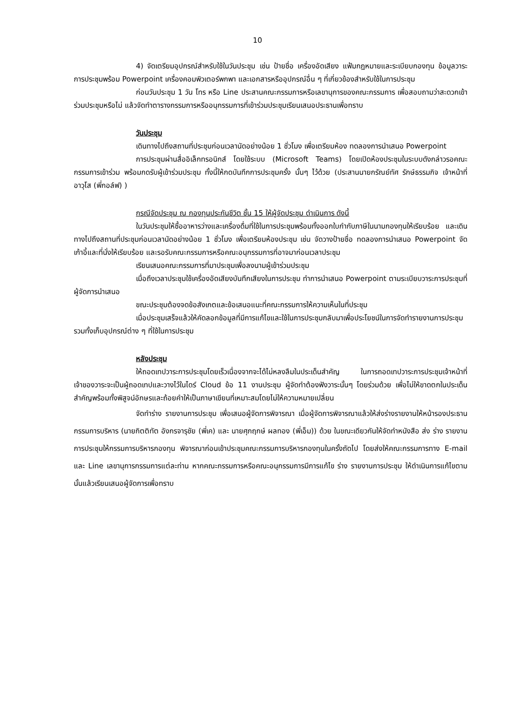10
4) จัดเตรียมอุปกรณ์สำหรับใช้ในวันประชุม เช่น ป้ายชื่อ เครื่องอัดเสียง แฟ้มกฎหมายและระเบียบกองทุน ข้อมูลวาระการประชุมพร้อม Powerpoint เครื่องคอมพิวเตอร์พกพา และเอกสารหรืออุปกรณ์อื่น ๆ ที่เกี่ยวข้องสำหรับใช้ในการประชุม
ก่อนวันประชุม 1 วัน โทร หรือ Line ประสานคณะกรรมการหรือเลขานุการของคณะกรรมการ เพื่อสอบถามว่าสะดวกเข้าร่วมประชุมหรือไม่ แล้วจัดทำตารางกรรมการหรืออนุกรรมการที่เข้าร่วมประชุมเรียนเสนอประธานเพื่อทราบ
วันประชุม
เดินทางไปถึงสถานที่ประชุมก่อนเวลานัดอย่างน้อย 1 ชั่วโมง เพื่อเตรียมห้อง ทดลองการนำเสนอ Powerpoint
การประชุมผ่านสื่ออิเล็กทรอนิกส์ โดยใช้ระบบ (Microsoft Teams) โดยเปิดห้องประชุมในระบบดังกล่าวรอคณะกรรมการเข้าร่วม พร้อมกดรับผู้เข้าร่วมประชุม ทั้งนี้ให้กดบันทึกการประชุมครั้ง นั้นๆ ไว้ด้วย (ประสานนายกรัณย์ทัศ รักษ์ธรรมกิจ เจ้าหน้าที่อาวุโส (พี่กอล์ฟ) )
กรณีจัดประชุม ณ กองทุนประกันชีวิต ชั้น 15 ให้ผู้จัดประชุม ดำเนินการ ดังนี้
ในวันประชุมให้ซื้ออาหารว่างและเครื่องดื่มที่ใช้ในการประชุมพร้อมทั้งออกใบกำกับภาษีในนามกองทุนให้เรียบร้อย และเดินทางไปถึงสถานที่ประชุมก่อนเวลานัดอย่างน้อย 1 ชั่วโมง เพื่อเตรียมห้องประชุม เช่น จัดวางป้ายชื่อ ทดลองการนำเสนอ Powerpoint จัดเก้าอี้และที่นั่งให้เรียบร้อย และรอรับคณะกรรมการหรือคณะอนุกรรมการที่อาจมาก่อนเวลาประชุม
เรียนเสนอคณะกรรมการที่มาประชุมเพื่อลงนามผู้เข้าร่วมประชุม
เมื่อถึงเวลาประชุมใช้เครื่องอัดเสียงบันทึกเสียงในการประชุม ทำการนำเสนอ Powerpoint ตามระเบียบวาระการประชุมที่ผู้จัดการนำเสนอ
ขณะประชุมต้องจดข้อสังเกตและข้อเสนอแนะที่คณะกรรมการให้ความเห็นในที่ประชุม
เมื่อประชุมเสร็จแล้วให้คัดลอกข้อมูลที่มีการแก้ไขและใช้ในการประชุมกลับมาเพื่อประโยชน์ในการจัดทำรายงานการประชุม รวมทั้งเก็บอุปกรณ์ต่าง ๆ ที่ใช้ในการประชุม
หลังประชุม
ให้ถอดเทปวาระการประชุมโดยเร็วเนื่องจากจะได้ไม่หลงลืมในประเด็นสำคัญ ในการถอดเทปวาระการประชุมเจ้าหน้าที่เจ้าของวาระจะเป็นผู้ถอดเทปและวางไว้ในไดร์ Cloud ข้อ 11 งานประชุม ผู้จัดทำต้องฟังวาระนั้นๆ โดยร่วมด้วย เพื่อไม่ให้ขาดตกในประเด็นสำคัญพร้อมทั้งพิสูจน์อักษรและถ้อยคำให้เป็นภาษาเขียนที่เหมาะสมโดยไม่ให้ความหมายเปลี่ยน
จัดทำร่าง รายงานการประชุม เพื่อเสนอผู้จัดการพิจารณา เมื่อผู้จัดการพิจารณาแล้วให้ส่งร่างรายงานให้หน้ารองประธานกรรมการบริหาร (นายกิตติทัต อังกรจารุชัย (พี่เค) และ นายศุภฤกษ์ ผลทอง (พี่เอ็ม)) ด้วย ในขณะเดียวกันให้จัดทำหนังสือ ส่ง ร่าง รายงานการประชุมให้กรรมการบริหารกองทุน พิจารณาก่อนเข้าประชุมคณะกรรมการบริหารกองทุนในครั้งถัดไป โดยส่งให้คณะกรรมการทาง E-mail และ Line เลขานุการกรรมการแต่ละท่าน หากคณะกรรมการหรือคณะอนุกรรมการมีการแก้ไข ร่าง รายงานการประชุม ให้ดำเนินการแก้ไขตามนั้นแล้วเรียนเสนอผู้จัดการเพื่อทราบ